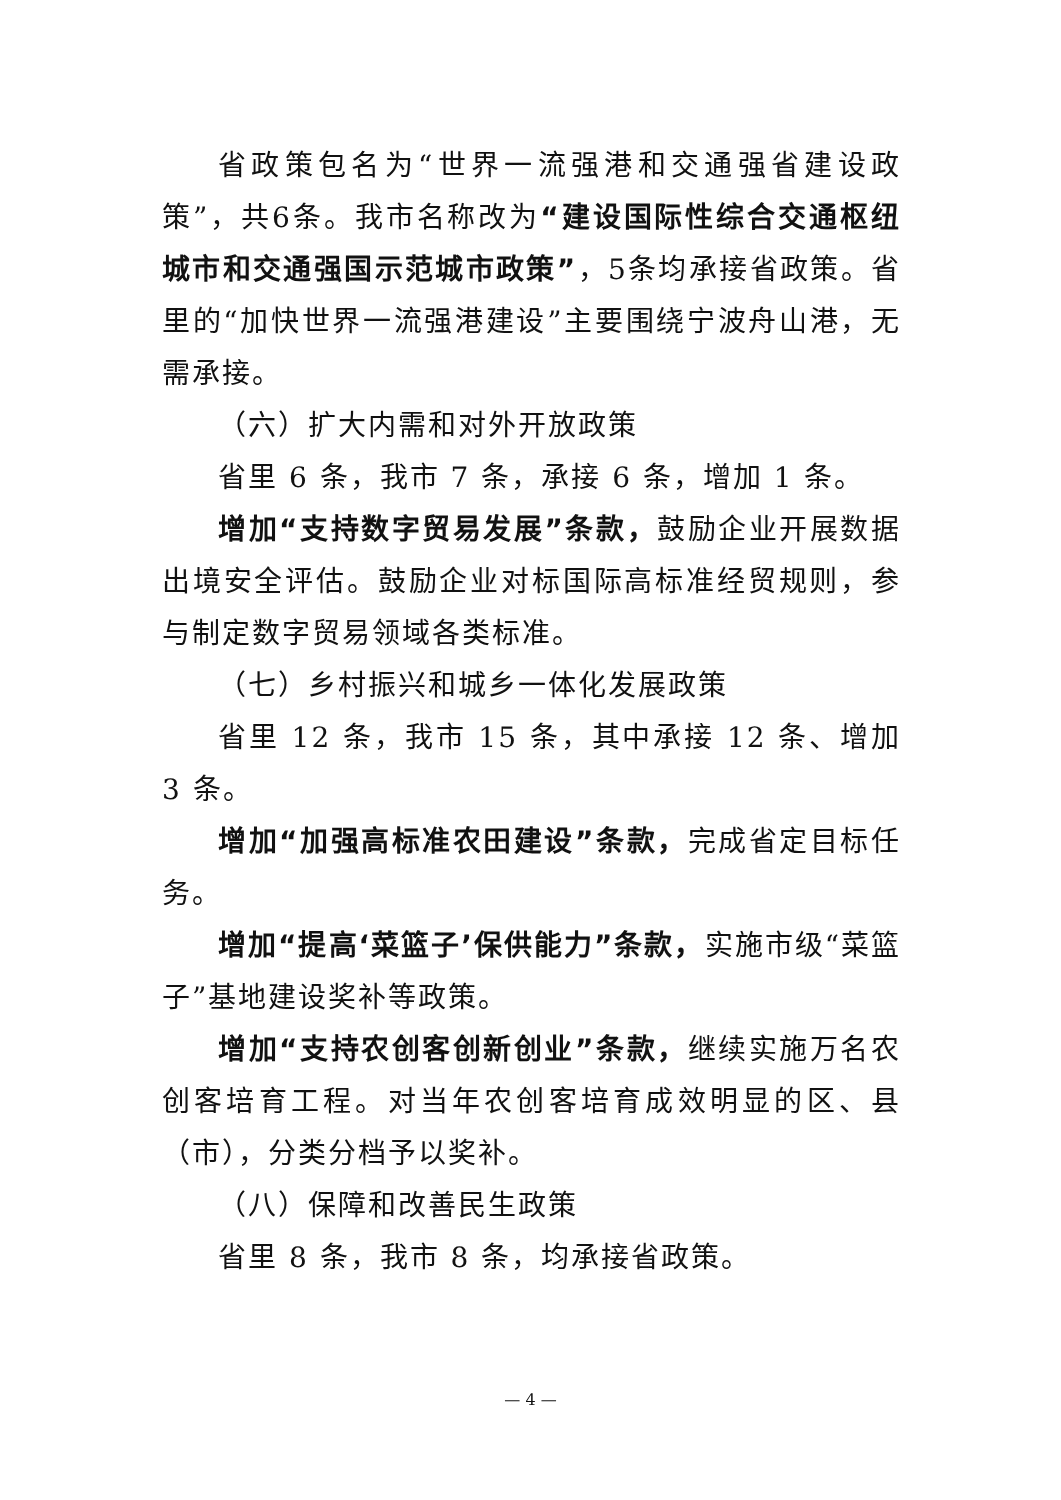省政策包名为“世界一流强港和交通强省建设政策”，共6条。我市名称改为“建设国际性综合交通枢纽城市和交通强国示范城市政策”，5条均承接省政策。省里的“加快世界一流强港建设”主要围绕宁波舟山港，无需承接。
（六）扩大内需和对外开放政策
省里 6 条，我市 7 条，承接 6 条，增加 1 条。
增加“支持数字贸易发展”条款，鼓励企业开展数据出境安全评估。鼓励企业对标国际高标准经贸规则，参与制定数字贸易领域各类标准。
（七）乡村振兴和城乡一体化发展政策
省里 12 条，我市 15 条，其中承接 12 条、增加 3 条。
增加“加强高标准农田建设”条款，完成省定目标任务。
增加“提高‘菜篮子’保供能力”条款，实施市级“菜篮子”基地建设奖补等政策。
增加“支持农创客创新创业”条款，继续实施万名农创客培育工程。对当年农创客培育成效明显的区、县（市），分类分档予以奖补。
（八）保障和改善民生政策
省里 8 条，我市 8 条，均承接省政策。
— 4 —